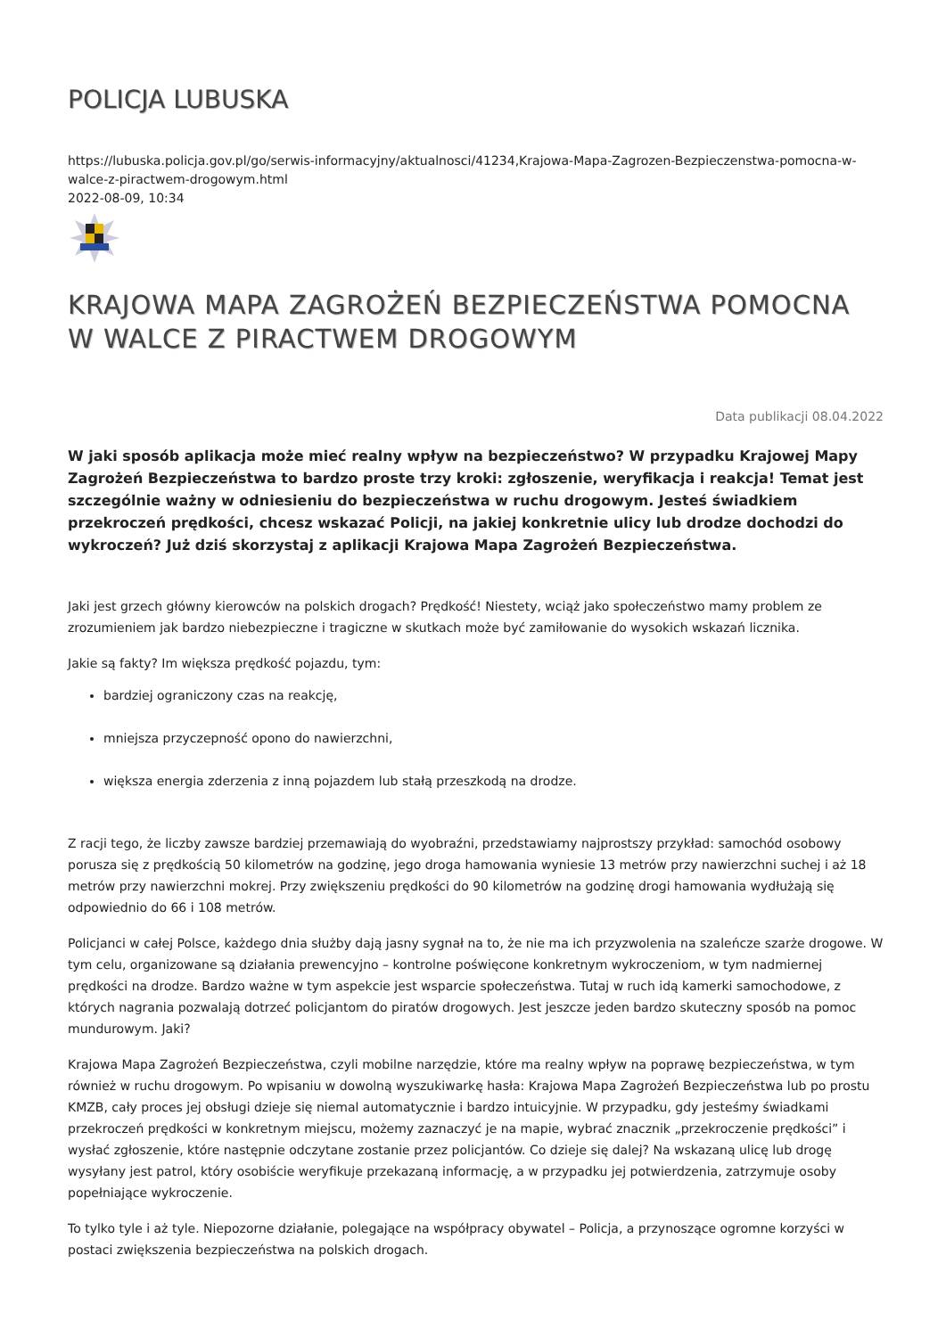POLICJA LUBUSKA
https://lubuska.policja.gov.pl/go/serwis-informacyjny/aktualnosci/41234,Krajowa-Mapa-Zagrozen-Bezpieczenstwa-pomocna-w-walce-z-piractwem-drogowym.html
2022-08-09, 10:34
KRAJOWA MAPA ZAGROŻEŃ BEZPIECZEŃSTWA POMOCNA W WALCE Z PIRACTWEM DROGOWYM
Data publikacji 08.04.2022
W jaki sposób aplikacja może mieć realny wpływ na bezpieczeństwo? W przypadku Krajowej Mapy Zagrożeń Bezpieczeństwa to bardzo proste trzy kroki: zgłoszenie, weryfikacja i reakcja! Temat jest szczególnie ważny w odniesieniu do bezpieczeństwa w ruchu drogowym. Jesteś świadkiem przekroczeń prędkości, chcesz wskazać Policji, na jakiej konkretnie ulicy lub drodze dochodzi do wykroczeń? Już dziś skorzystaj z aplikacji Krajowa Mapa Zagrożeń Bezpieczeństwa.
Jaki jest grzech główny kierowców na polskich drogach? Prędkość! Niestety, wciąż jako społeczeństwo mamy problem ze zrozumieniem jak bardzo niebezpieczne i tragiczne w skutkach może być zamiłowanie do wysokich wskazań licznika.
Jakie są fakty? Im większa prędkość pojazdu, tym:
bardziej ograniczony czas na reakcję,
mniejsza przyczepność opono do nawierzchni,
większa energia zderzenia z inną pojazdem lub stałą przeszkodą na drodze.
Z racji tego, że liczby zawsze bardziej przemawiają do wyobraźni, przedstawiamy najprostszy przykład: samochód osobowy porusza się z prędkością 50 kilometrów na godzinę, jego droga hamowania wyniesie 13 metrów przy nawierzchni suchej i aż 18 metrów przy nawierzchni mokrej. Przy zwiększeniu prędkości do 90 kilometrów na godzinę drogi hamowania wydłużają się odpowiednio do 66 i 108 metrów.
Policjanci w całej Polsce, każdego dnia służby dają jasny sygnał na to, że nie ma ich przyzwolenia na szaleńcze szarże drogowe. W tym celu, organizowane są działania prewencyjno – kontrolne poświęcone konkretnym wykroczeniom, w tym nadmiernej prędkości na drodze. Bardzo ważne w tym aspekcie jest wsparcie społeczeństwa. Tutaj w ruch idą kamerki samochodowe, z których nagrania pozwalają dotrzeć policjantom do piratów drogowych. Jest jeszcze jeden bardzo skuteczny sposób na pomoc mundurowym. Jaki?
Krajowa Mapa Zagrożeń Bezpieczeństwa, czyli mobilne narzędzie, które ma realny wpływ na poprawę bezpieczeństwa, w tym również w ruchu drogowym. Po wpisaniu w dowolną wyszukiwarkę hasła: Krajowa Mapa Zagrożeń Bezpieczeństwa lub po prostu KMZB, cały proces jej obsługi dzieje się niemal automatycznie i bardzo intuicyjnie. W przypadku, gdy jesteśmy świadkami przekroczeń prędkości w konkretnym miejscu, możemy zaznaczyć je na mapie, wybrać znacznik „przekroczenie prędkości” i wysłać zgłoszenie, które następnie odczytane zostanie przez policjantów. Co dzieje się dalej? Na wskazaną ulicę lub drogę wysyłany jest patrol, który osobiście weryfikuje przekazaną informację, a w przypadku jej potwierdzenia, zatrzymuje osoby popełniające wykroczenie.
To tylko tyle i aż tyle. Niepozorne działanie, polegające na współpracy obywatel – Policja, a przynoszące ogromne korzyści w postaci zwiększenia bezpieczeństwa na polskich drogach.